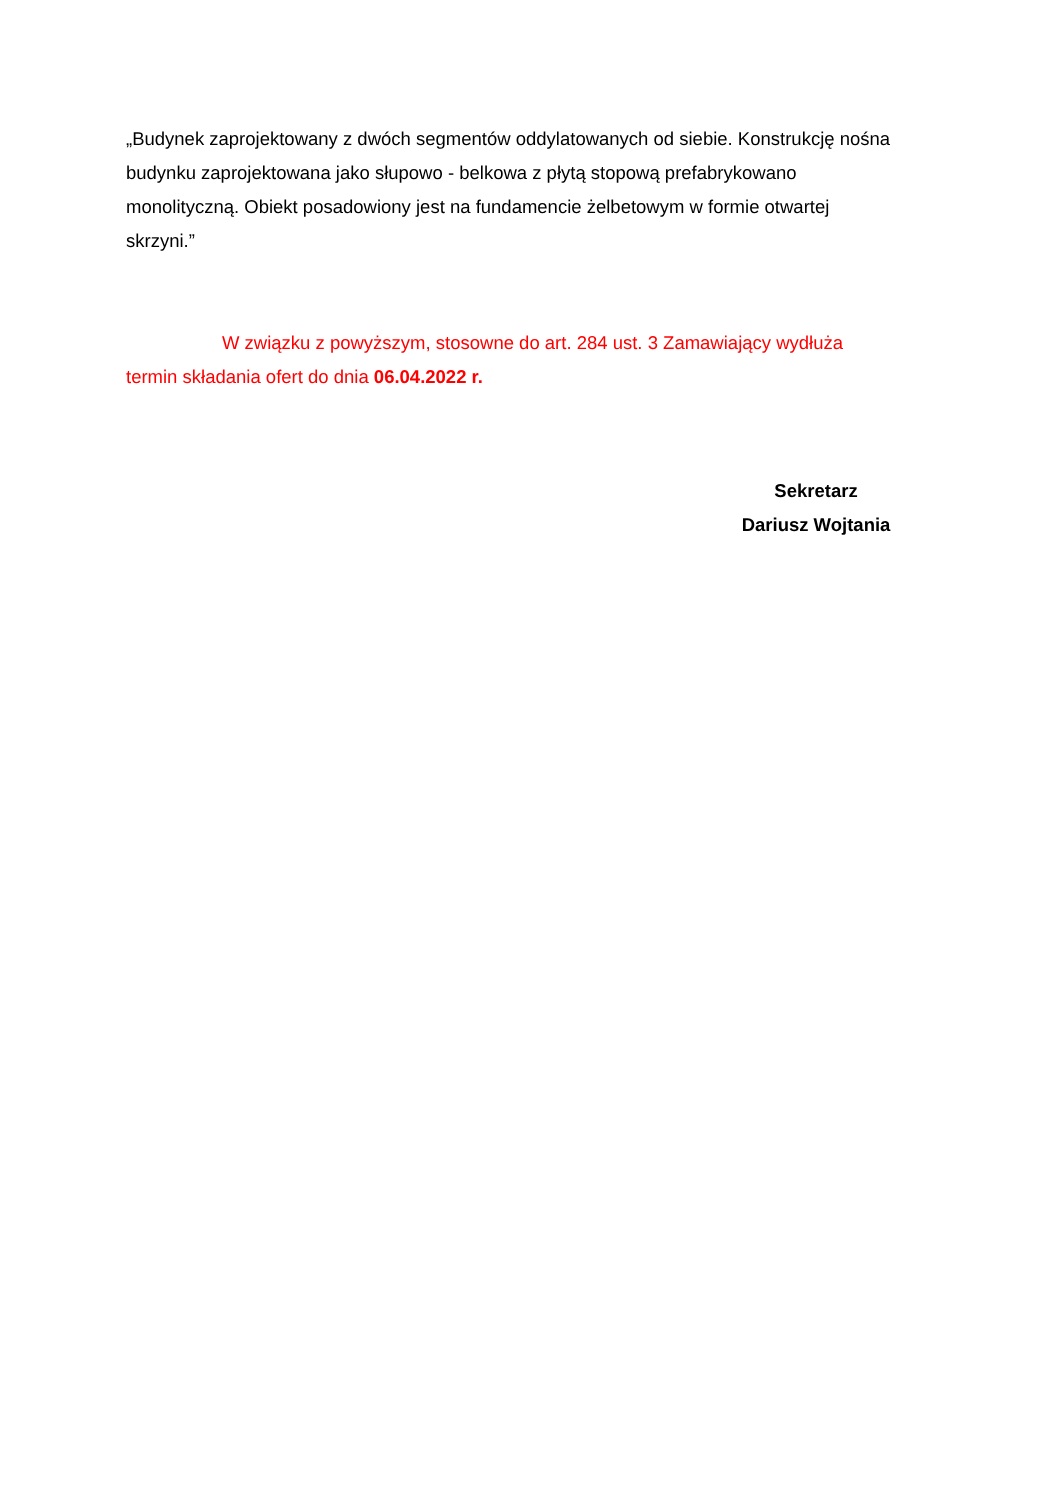„Budynek zaprojektowany z dwóch segmentów oddylatowanych od siebie. Konstrukcję nośna budynku zaprojektowana jako słupowo - belkowa z płytą stopową prefabrykowano monolityczną. Obiekt posadowiony jest na fundamencie żelbetowym w formie otwartej skrzyni.”
W związku z powyższym, stosowne do art. 284 ust. 3 Zamawiający wydłuża
termin składania ofert do dnia 06.04.2022 r.
Sekretarz
Dariusz Wojtania